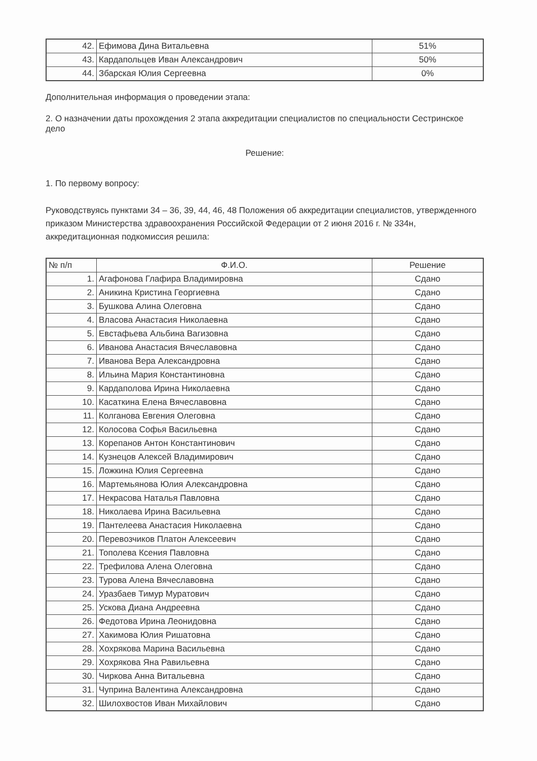| 42. | Ефимова Дина Витальевна | 51% |
| 43. | Кардапольцев Иван Александрович | 50% |
| 44. | Збарская Юлия Сергеевна | 0% |
Дополнительная информация о проведении этапа:
2. О назначении даты прохождения 2 этапа аккредитации специалистов по специальности Сестринское дело
Решение:
1. По первому вопросу:
Руководствуясь пунктами 34 – 36, 39, 44, 46, 48 Положения об аккредитации специалистов, утвержденного приказом Министерства здравоохранения Российской Федерации от 2 июня 2016 г. № 334н, аккредитационная подкомиссия решила:
| № п/п | Ф.И.О. | Решение |
| --- | --- | --- |
| 1. | Агафонова Глафира Владимировна | Сдано |
| 2. | Аникина Кристина Георгиевна | Сдано |
| 3. | Бушкова Алина Олеговна | Сдано |
| 4. | Власова Анастасия Николаевна | Сдано |
| 5. | Евстафьева Альбина Вагизовна | Сдано |
| 6. | Иванова Анастасия Вячеславовна | Сдано |
| 7. | Иванова Вера Александровна | Сдано |
| 8. | Ильина Мария Константиновна | Сдано |
| 9. | Кардаполова Ирина Николаевна | Сдано |
| 10. | Касаткина Елена Вячеславовна | Сдано |
| 11. | Колганова Евгения Олеговна | Сдано |
| 12. | Колосова Софья Васильевна | Сдано |
| 13. | Корепанов Антон Константинович | Сдано |
| 14. | Кузнецов Алексей Владимирович | Сдано |
| 15. | Ложкина Юлия Сергеевна | Сдано |
| 16. | Мартемьянова Юлия Александровна | Сдано |
| 17. | Некрасова Наталья Павловна | Сдано |
| 18. | Николаева Ирина Васильевна | Сдано |
| 19. | Пантелеева Анастасия Николаевна | Сдано |
| 20. | Перевозчиков Платон Алексеевич | Сдано |
| 21. | Тополева Ксения Павловна | Сдано |
| 22. | Трефилова Алена Олеговна | Сдано |
| 23. | Турова Алена Вячеславовна | Сдано |
| 24. | Уразбаев Тимур Муратович | Сдано |
| 25. | Ускова Диана Андреевна | Сдано |
| 26. | Федотова Ирина Леонидовна | Сдано |
| 27. | Хакимова Юлия Ришатовна | Сдано |
| 28. | Хохрякова Марина Васильевна | Сдано |
| 29. | Хохрякова Яна Равильевна | Сдано |
| 30. | Чиркова Анна Витальевна | Сдано |
| 31. | Чуприна Валентина Александровна | Сдано |
| 32. | Шилохвостов Иван Михайлович | Сдано |